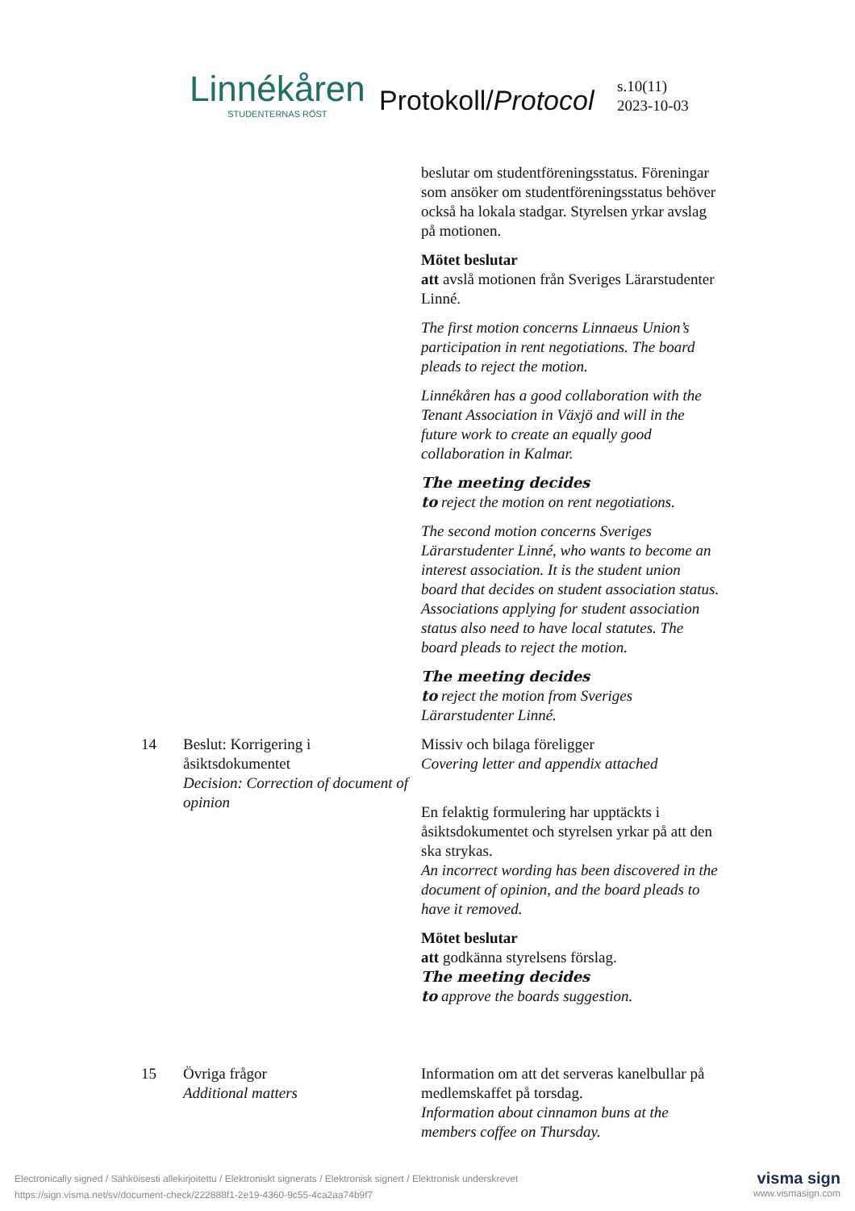Linnékåren
STUDENTERNAS RÖST
Protokoll/Protocol
s.10(11)
2023-10-03
beslutar om studentföreningsstatus. Föreningar som ansöker om studentföreningsstatus behöver också ha lokala stadgar. Styrelsen yrkar avslag på motionen.
Mötet beslutar
att avslå motionen från Sveriges Lärarstudenter Linné.
The first motion concerns Linnaeus Union’s participation in rent negotiations. The board pleads to reject the motion.
Linnékåren has a good collaboration with the Tenant Association in Växjö and will in the future work to create an equally good collaboration in Kalmar.
The meeting decides
to reject the motion on rent negotiations.
The second motion concerns Sveriges Lärarstudenter Linné, who wants to become an interest association. It is the student union board that decides on student association status. Associations applying for student association status also need to have local statutes. The board pleads to reject the motion.
The meeting decides
to reject the motion from Sveriges Lärarstudenter Linné.
14 Beslut: Korrigering i åsiktsdokumentet
Decision: Correction of document of opinion
Missiv och bilaga föreligger
Covering letter and appendix attached
En felaktig formulering har upptäckts i åsiktsdokumentet och styrelsen yrkar på att den ska strykas.
An incorrect wording has been discovered in the document of opinion, and the board pleads to have it removed.
Mötet beslutar
att godkänna styrelsens förslag.
The meeting decides
to approve the boards suggestion.
15 Övriga frågor
Additional matters
Information om att det serveras kanelbullar på medlemskaffet på torsdag.
Information about cinnamon buns at the members coffee on Thursday.
Electronically signed / Sähköisesti allekirjoitettu / Elektroniskt signerats / Elektronisk signert / Elektronisk underskrevet
https://sign.visma.net/sv/document-check/222888f1-2e19-4360-9c55-4ca2aa74b9f7
visma sign
www.vismasign.com